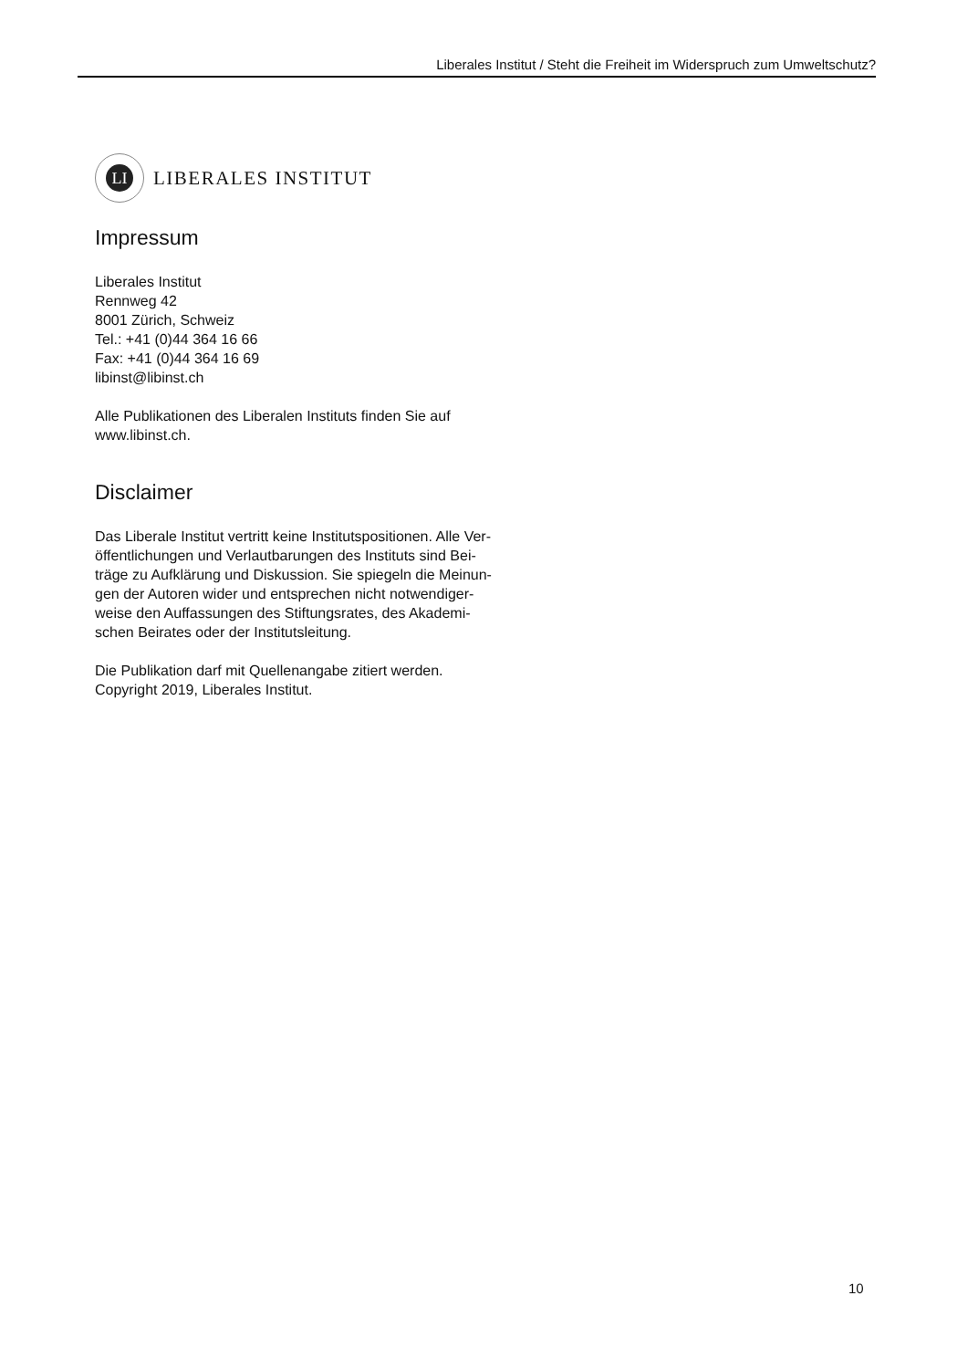Liberales Institut / Steht die Freiheit im Widerspruch zum Umweltschutz?
LI
LIBERALES INSTITUT
Impressum
Liberales Institut
Rennweg 42
8001 Zürich, Schweiz
Tel.: +41 (0)44 364 16 66
Fax: +41 (0)44 364 16 69
libinst@libinst.ch
Alle Publikationen des Liberalen Instituts finden Sie auf
www.libinst.ch.
Disclaimer
Das Liberale Institut vertritt keine Institutspositionen. Alle Ver-
öffentlichungen und Verlautbarungen des Instituts sind Bei-
träge zu Aufklärung und Diskussion. Sie spiegeln die Meinun-
gen der Autoren wider und entsprechen nicht notwendiger-
weise den Auffassungen des Stiftungsrates, des Akademi-
schen Beirates oder der Institutsleitung.
Die Publikation darf mit Quellenangabe zitiert werden.
Copyright 2019, Liberales Institut.
10